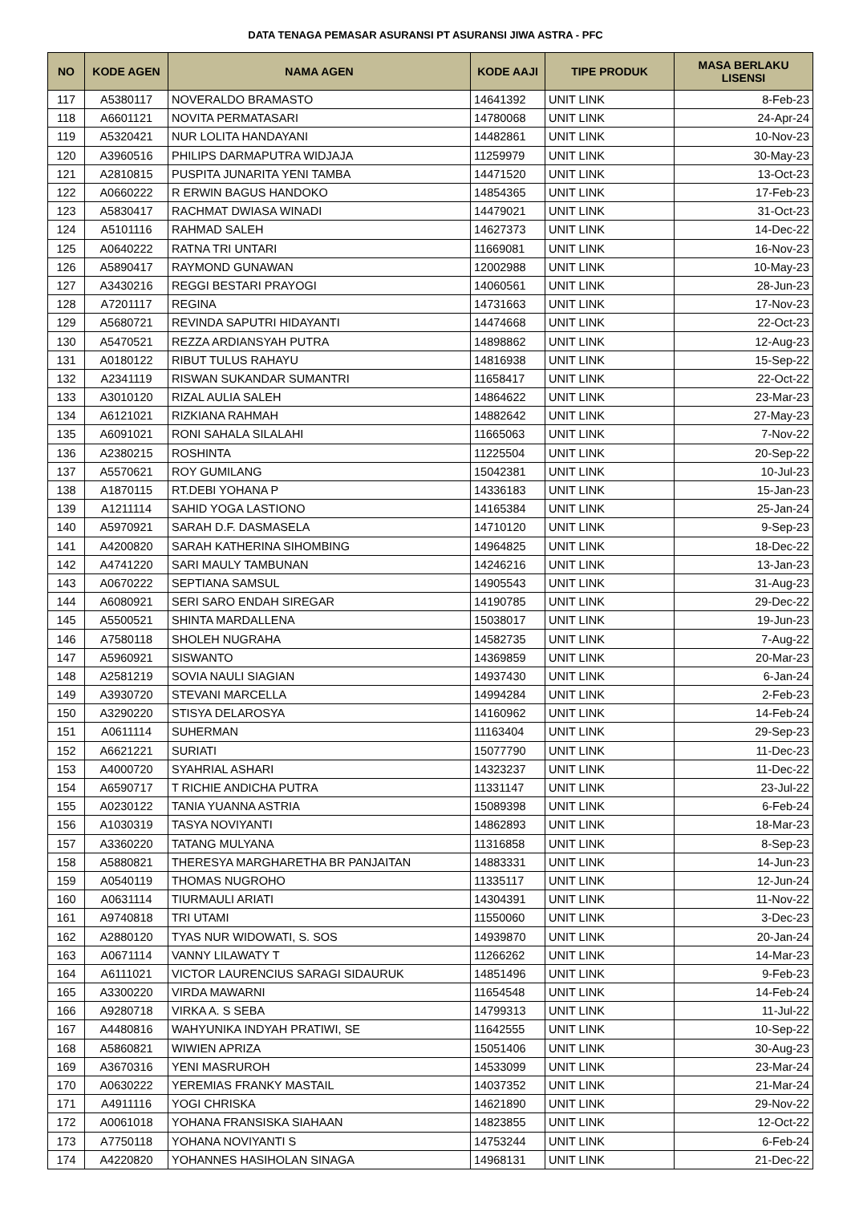DATA TENAGA PEMASAR ASURANSI PT ASURANSI JIWA ASTRA - PFC
| NO | KODE AGEN | NAMA AGEN | KODE AAJI | TIPE PRODUK | MASA BERLAKU LISENSI |
| --- | --- | --- | --- | --- | --- |
| 117 | A5380117 | NOVERALDO BRAMASTO | 14641392 | UNIT LINK | 8-Feb-23 |
| 118 | A6601121 | NOVITA PERMATASARI | 14780068 | UNIT LINK | 24-Apr-24 |
| 119 | A5320421 | NUR LOLITA HANDAYANI | 14482861 | UNIT LINK | 10-Nov-23 |
| 120 | A3960516 | PHILIPS DARMAPUTRA WIDJAJA | 11259979 | UNIT LINK | 30-May-23 |
| 121 | A2810815 | PUSPITA JUNARITA YENI TAMBA | 14471520 | UNIT LINK | 13-Oct-23 |
| 122 | A0660222 | R ERWIN BAGUS HANDOKO | 14854365 | UNIT LINK | 17-Feb-23 |
| 123 | A5830417 | RACHMAT DWIASA WINADI | 14479021 | UNIT LINK | 31-Oct-23 |
| 124 | A5101116 | RAHMAD SALEH | 14627373 | UNIT LINK | 14-Dec-22 |
| 125 | A0640222 | RATNA TRI UNTARI | 11669081 | UNIT LINK | 16-Nov-23 |
| 126 | A5890417 | RAYMOND GUNAWAN | 12002988 | UNIT LINK | 10-May-23 |
| 127 | A3430216 | REGGI BESTARI PRAYOGI | 14060561 | UNIT LINK | 28-Jun-23 |
| 128 | A7201117 | REGINA | 14731663 | UNIT LINK | 17-Nov-23 |
| 129 | A5680721 | REVINDA SAPUTRI HIDAYANTI | 14474668 | UNIT LINK | 22-Oct-23 |
| 130 | A5470521 | REZZA ARDIANSYAH PUTRA | 14898862 | UNIT LINK | 12-Aug-23 |
| 131 | A0180122 | RIBUT TULUS RAHAYU | 14816938 | UNIT LINK | 15-Sep-22 |
| 132 | A2341119 | RISWAN SUKANDAR SUMANTRI | 11658417 | UNIT LINK | 22-Oct-22 |
| 133 | A3010120 | RIZAL AULIA SALEH | 14864622 | UNIT LINK | 23-Mar-23 |
| 134 | A6121021 | RIZKIANA RAHMAH | 14882642 | UNIT LINK | 27-May-23 |
| 135 | A6091021 | RONI SAHALA SILALAHI | 11665063 | UNIT LINK | 7-Nov-22 |
| 136 | A2380215 | ROSHINTA | 11225504 | UNIT LINK | 20-Sep-22 |
| 137 | A5570621 | ROY GUMILANG | 15042381 | UNIT LINK | 10-Jul-23 |
| 138 | A1870115 | RT.DEBI YOHANA P | 14336183 | UNIT LINK | 15-Jan-23 |
| 139 | A1211114 | SAHID YOGA LASTIONO | 14165384 | UNIT LINK | 25-Jan-24 |
| 140 | A5970921 | SARAH D.F. DASMASELA | 14710120 | UNIT LINK | 9-Sep-23 |
| 141 | A4200820 | SARAH KATHERINA SIHOMBING | 14964825 | UNIT LINK | 18-Dec-22 |
| 142 | A4741220 | SARI MAULY TAMBUNAN | 14246216 | UNIT LINK | 13-Jan-23 |
| 143 | A0670222 | SEPTIANA SAMSUL | 14905543 | UNIT LINK | 31-Aug-23 |
| 144 | A6080921 | SERI SARO ENDAH SIREGAR | 14190785 | UNIT LINK | 29-Dec-22 |
| 145 | A5500521 | SHINTA MARDALLENA | 15038017 | UNIT LINK | 19-Jun-23 |
| 146 | A7580118 | SHOLEH NUGRAHA | 14582735 | UNIT LINK | 7-Aug-22 |
| 147 | A5960921 | SISWANTO | 14369859 | UNIT LINK | 20-Mar-23 |
| 148 | A2581219 | SOVIA NAULI SIAGIAN | 14937430 | UNIT LINK | 6-Jan-24 |
| 149 | A3930720 | STEVANI MARCELLA | 14994284 | UNIT LINK | 2-Feb-23 |
| 150 | A3290220 | STISYA DELAROSYA | 14160962 | UNIT LINK | 14-Feb-24 |
| 151 | A0611114 | SUHERMAN | 11163404 | UNIT LINK | 29-Sep-23 |
| 152 | A6621221 | SURIATI | 15077790 | UNIT LINK | 11-Dec-23 |
| 153 | A4000720 | SYAHRIAL ASHARI | 14323237 | UNIT LINK | 11-Dec-22 |
| 154 | A6590717 | T RICHIE ANDICHA PUTRA | 11331147 | UNIT LINK | 23-Jul-22 |
| 155 | A0230122 | TANIA YUANNA ASTRIA | 15089398 | UNIT LINK | 6-Feb-24 |
| 156 | A1030319 | TASYA NOVIYANTI | 14862893 | UNIT LINK | 18-Mar-23 |
| 157 | A3360220 | TATANG MULYANA | 11316858 | UNIT LINK | 8-Sep-23 |
| 158 | A5880821 | THERESYA MARGHARETHA BR PANJAITAN | 14883331 | UNIT LINK | 14-Jun-23 |
| 159 | A0540119 | THOMAS NUGROHO | 11335117 | UNIT LINK | 12-Jun-24 |
| 160 | A0631114 | TIURMAULI ARIATI | 14304391 | UNIT LINK | 11-Nov-22 |
| 161 | A9740818 | TRI UTAMI | 11550060 | UNIT LINK | 3-Dec-23 |
| 162 | A2880120 | TYAS NUR WIDOWATI, S. SOS | 14939870 | UNIT LINK | 20-Jan-24 |
| 163 | A0671114 | VANNY LILAWATY T | 11266262 | UNIT LINK | 14-Mar-23 |
| 164 | A6111021 | VICTOR LAURENCIUS SARAGI SIDAURUK | 14851496 | UNIT LINK | 9-Feb-23 |
| 165 | A3300220 | VIRDA MAWARNI | 11654548 | UNIT LINK | 14-Feb-24 |
| 166 | A9280718 | VIRKA A. S SEBA | 14799313 | UNIT LINK | 11-Jul-22 |
| 167 | A4480816 | WAHYUNIKA INDYAH PRATIWI, SE | 11642555 | UNIT LINK | 10-Sep-22 |
| 168 | A5860821 | WIWIEN APRIZA | 15051406 | UNIT LINK | 30-Aug-23 |
| 169 | A3670316 | YENI MASRUROH | 14533099 | UNIT LINK | 23-Mar-24 |
| 170 | A0630222 | YEREMIAS FRANKY MASTAIL | 14037352 | UNIT LINK | 21-Mar-24 |
| 171 | A4911116 | YOGI CHRISKA | 14621890 | UNIT LINK | 29-Nov-22 |
| 172 | A0061018 | YOHANA FRANSISKA SIAHAAN | 14823855 | UNIT LINK | 12-Oct-22 |
| 173 | A7750118 | YOHANA NOVIYANTI S | 14753244 | UNIT LINK | 6-Feb-24 |
| 174 | A4220820 | YOHANNES HASIHOLAN SINAGA | 14968131 | UNIT LINK | 21-Dec-22 |